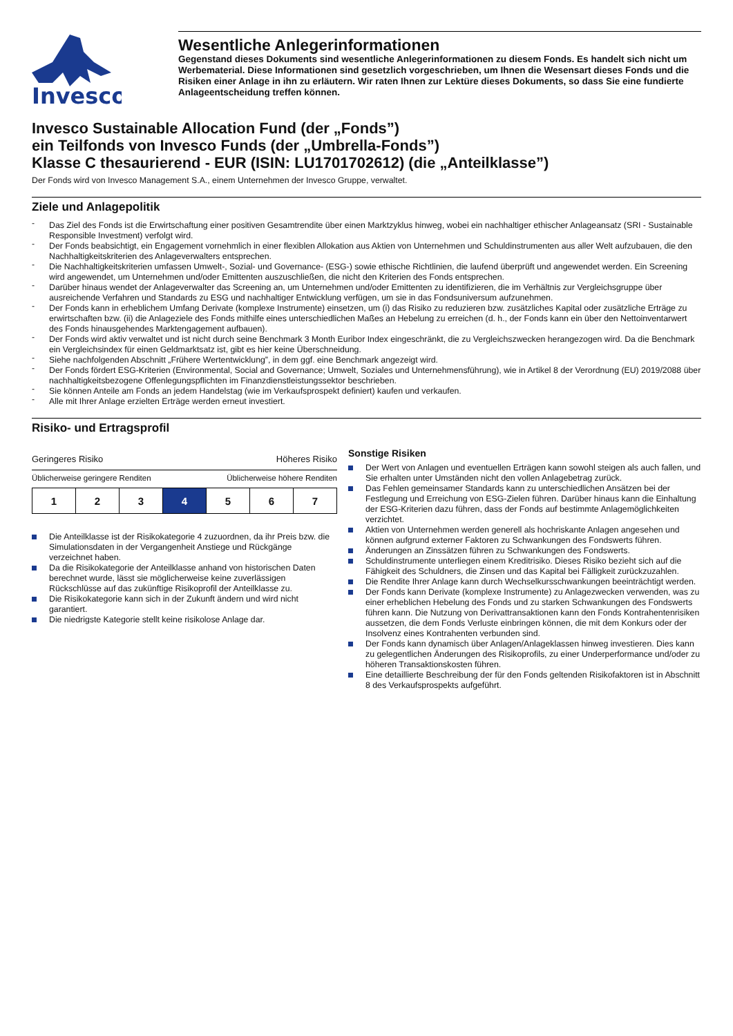Invesco
Wesentliche Anlegerinformationen
Gegenstand dieses Dokuments sind wesentliche Anlegerinformationen zu diesem Fonds. Es handelt sich nicht um Werbematerial. Diese Informationen sind gesetzlich vorgeschrieben, um Ihnen die Wesensart dieses Fonds und die Risiken einer Anlage in ihn zu erläutern. Wir raten Ihnen zur Lektüre dieses Dokuments, so dass Sie eine fundierte Anlageentscheidung treffen können.
Invesco Sustainable Allocation Fund (der „Fonds”)
ein Teilfonds von Invesco Funds (der „Umbrella-Fonds”)
Klasse C thesaurierend - EUR (ISIN: LU1701702612) (die „Anteilklasse”)
Der Fonds wird von Invesco Management S.A., einem Unternehmen der Invesco Gruppe, verwaltet.
Ziele und Anlagepolitik
Das Ziel des Fonds ist die Erwirtschaftung einer positiven Gesamtrendite über einen Marktzyklus hinweg, wobei ein nachhaltiger ethischer Anlageansatz (SRI - Sustainable Responsible Investment) verfolgt wird.
Der Fonds beabsichtigt, ein Engagement vornehmlich in einer flexiblen Allokation aus Aktien von Unternehmen und Schuldinstrumenten aus aller Welt aufzubauen, die den Nachhaltigkeitskriterien des Anlageverwalters entsprechen.
Die Nachhaltigkeitskriterien umfassen Umwelt-, Sozial- und Governance- (ESG-) sowie ethische Richtlinien, die laufend überprüft und angewendet werden. Ein Screening wird angewendet, um Unternehmen und/oder Emittenten auszuschließen, die nicht den Kriterien des Fonds entsprechen.
Darüber hinaus wendet der Anlageverwalter das Screening an, um Unternehmen und/oder Emittenten zu identifizieren, die im Verhältnis zur Vergleichsgruppe über ausreichende Verfahren und Standards zu ESG und nachhaltiger Entwicklung verfügen, um sie in das Fondsuniversum aufzunehmen.
Der Fonds kann in erheblichem Umfang Derivate (komplexe Instrumente) einsetzen, um (i) das Risiko zu reduzieren bzw. zusätzliches Kapital oder zusätzliche Erträge zu erwirtschaften bzw. (ii) die Anlageziele des Fonds mithilfe eines unterschiedlichen Maßes an Hebelung zu erreichen (d. h., der Fonds kann ein über den Nettoinventarwert des Fonds hinausgehendes Marktengagement aufbauen).
Der Fonds wird aktiv verwaltet und ist nicht durch seine Benchmark 3 Month Euribor Index eingeschränkt, die zu Vergleichszwecken herangezogen wird. Da die Benchmark ein Vergleichsindex für einen Geldmarktsatz ist, gibt es hier keine Überschneidung.
Siehe nachfolgenden Abschnitt „Frühere Wertentwicklung”, in dem ggf. eine Benchmark angezeigt wird.
Der Fonds fördert ESG-Kriterien (Environmental, Social and Governance; Umwelt, Soziales und Unternehmensführung), wie in Artikel 8 der Verordnung (EU) 2019/2088 über nachhaltigkeitsbezogene Offenlegungspflichten im Finanzdienstleistungssektor beschrieben.
Sie können Anteile am Fonds an jedem Handelstag (wie im Verkaufsprospekt definiert) kaufen und verkaufen.
Alle mit Ihrer Anlage erzielten Erträge werden erneut investiert.
Risiko- und Ertragsprofil
Geringeres Risiko Höheres Risiko
Üblicherweise geringere Renditen Üblicherweise höhere Renditen
| 1 | 2 | 3 | 4 | 5 | 6 | 7 |
Die Anteilklasse ist der Risikokategorie 4 zuzuordnen, da ihr Preis bzw. die Simulationsdaten in der Vergangenheit Anstiege und Rückgänge verzeichnet haben.
Da die Risikokategorie der Anteilklasse anhand von historischen Daten berechnet wurde, lässt sie möglicherweise keine zuverlässigen Rückschlüsse auf das zukünftige Risikoprofil der Anteilklasse zu.
Die Risikokategorie kann sich in der Zukunft ändern und wird nicht garantiert.
Die niedrigste Kategorie stellt keine risikolose Anlage dar.
Sonstige Risiken
Der Wert von Anlagen und eventuellen Erträgen kann sowohl steigen als auch fallen, und Sie erhalten unter Umständen nicht den vollen Anlagebetrag zurück.
Das Fehlen gemeinsamer Standards kann zu unterschiedlichen Ansätzen bei der Festlegung und Erreichung von ESG-Zielen führen. Darüber hinaus kann die Einhaltung der ESG-Kriterien dazu führen, dass der Fonds auf bestimmte Anlagemöglichkeiten verzichtet.
Aktien von Unternehmen werden generell als hochriskante Anlagen angesehen und können aufgrund externer Faktoren zu Schwankungen des Fondswerts führen.
Änderungen an Zinssätzen führen zu Schwankungen des Fondswerts.
Schuldinstrumente unterliegen einem Kreditrisiko. Dieses Risiko bezieht sich auf die Fähigkeit des Schuldners, die Zinsen und das Kapital bei Fälligkeit zurückzuzahlen.
Die Rendite Ihrer Anlage kann durch Wechselkursschwankungen beeinträchtigt werden.
Der Fonds kann Derivate (komplexe Instrumente) zu Anlagezwecken verwenden, was zu einer erheblichen Hebelung des Fonds und zu starken Schwankungen des Fondswerts führen kann. Die Nutzung von Derivattransaktionen kann den Fonds Kontrahentenrisiken aussetzen, die dem Fonds Verluste einbringen können, die mit dem Konkurs oder der Insolvenz eines Kontrahenten verbunden sind.
Der Fonds kann dynamisch über Anlagen/Anlageklassen hinweg investieren. Dies kann zu gelegentlichen Änderungen des Risikoprofils, zu einer Underperformance und/oder zu höheren Transaktionskosten führen.
Eine detaillierte Beschreibung der für den Fonds geltenden Risikofaktoren ist in Abschnitt 8 des Verkaufsprospekts aufgeführt.